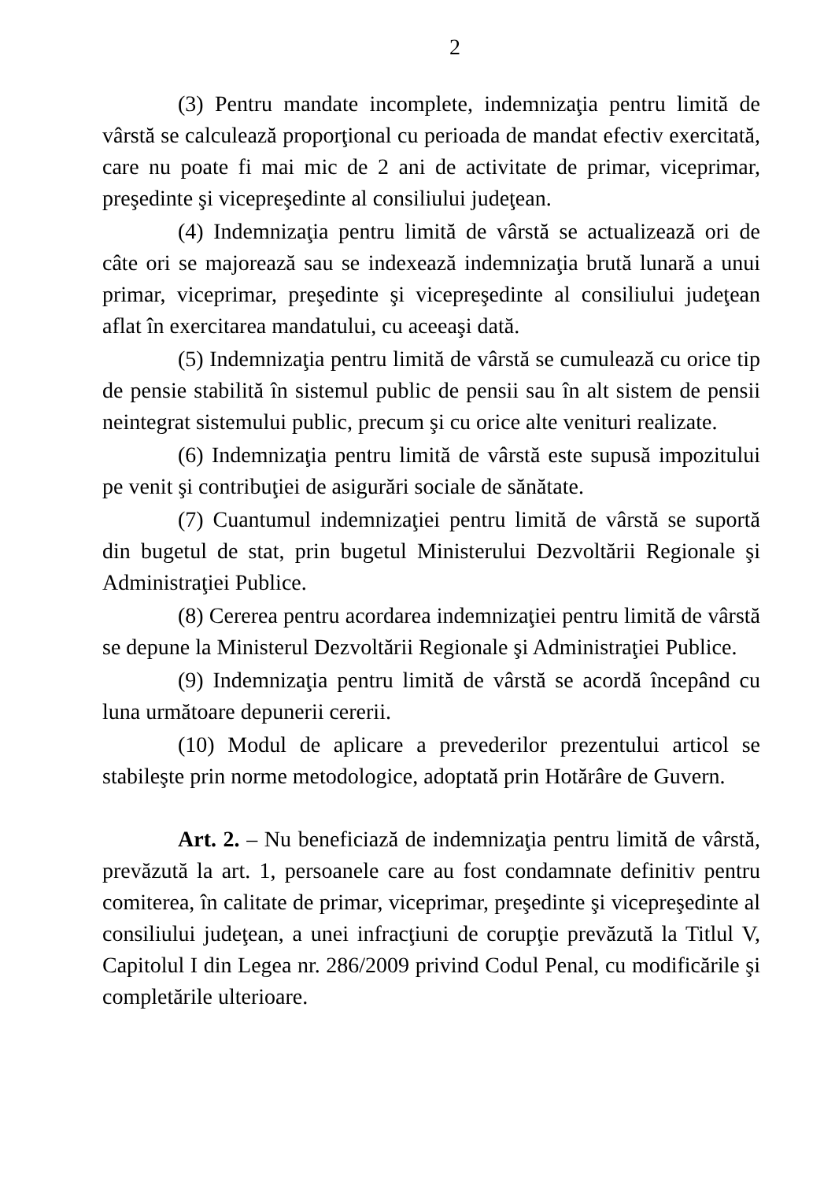2
(3) Pentru mandate incomplete, indemnizaţia pentru limită de vârstă se calculează proporţional cu perioada de mandat efectiv exercitată, care nu poate fi mai mic de 2 ani de activitate de primar, viceprimar, preşedinte şi vicepreşedinte al consiliului judeţean.
(4) Indemnizaţia pentru limită de vârstă se actualizează ori de câte ori se majorează sau se indexează indemnizaţia brută lunară a unui primar, viceprimar, preşedinte şi vicepreşedinte al consiliului judeţean aflat în exercitarea mandatului, cu aceeaşi dată.
(5) Indemnizaţia pentru limită de vârstă se cumulează cu orice tip de pensie stabilită în sistemul public de pensii sau în alt sistem de pensii neintegrat sistemului public, precum şi cu orice alte venituri realizate.
(6) Indemnizaţia pentru limită de vârstă este supusă impozitului pe venit şi contribuţiei de asigurări sociale de sănătate.
(7) Cuantumul indemnizaţiei pentru limită de vârstă se suportă din bugetul de stat, prin bugetul Ministerului Dezvoltării Regionale şi Administraţiei Publice.
(8) Cererea pentru acordarea indemnizaţiei pentru limită de vârstă se depune la Ministerul Dezvoltării Regionale şi Administraţiei Publice.
(9) Indemnizaţia pentru limită de vârstă se acordă începând cu luna următoare depunerii cererii.
(10) Modul de aplicare a prevederilor prezentului articol se stabileşte prin norme metodologice, adoptată prin Hotărâre de Guvern.
Art. 2. – Nu beneficiază de indemnizaţia pentru limită de vârstă, prevăzută la art. 1, persoanele care au fost condamnate definitiv pentru comiterea, în calitate de primar, viceprimar, preşedinte şi vicepreşedinte al consiliului judeţean, a unei infracţiuni de corupţie prevăzută la Titlul V, Capitolul I din Legea nr. 286/2009 privind Codul Penal, cu modificările şi completările ulterioare.